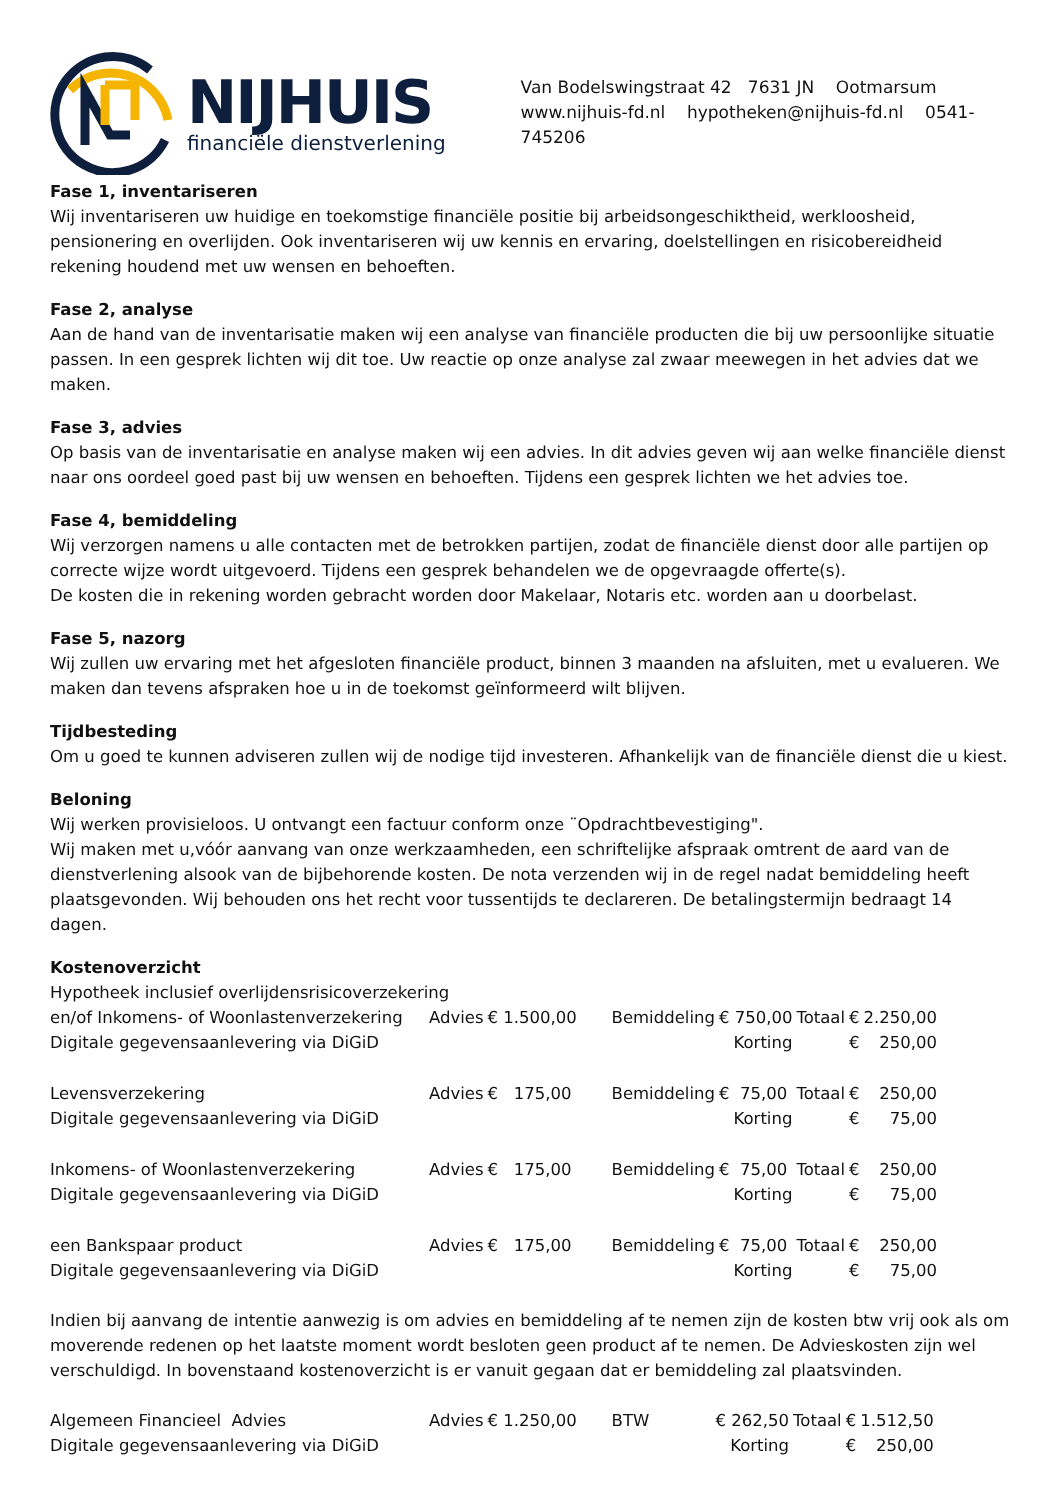NIJHUIS
financiële dienstverlening
Van Bodelswingstraat 42 7631 JN Ootmarsum
www.nijhuis-fd.nl hypotheken@nijhuis-fd.nl 0541-745206
Fase 1, inventariseren
Wij inventariseren uw huidige en toekomstige financiële positie bij arbeidsongeschiktheid, werkloosheid, pensionering en overlijden. Ook inventariseren wij uw kennis en ervaring, doelstellingen en risicobereidheid rekening houdend met uw wensen en behoeften.
Fase 2, analyse
Aan de hand van de inventarisatie maken wij een analyse van financiële producten die bij uw persoonlijke situatie passen. In een gesprek lichten wij dit toe. Uw reactie op onze analyse zal zwaar meewegen in het advies dat we maken.
Fase 3, advies
Op basis van de inventarisatie en analyse maken wij een advies. In dit advies geven wij aan welke financiële dienst naar ons oordeel goed past bij uw wensen en behoeften. Tijdens een gesprek lichten we het advies toe.
Fase 4, bemiddeling
Wij verzorgen namens u alle contacten met de betrokken partijen, zodat de financiële dienst door alle partijen op correcte wijze wordt uitgevoerd. Tijdens een gesprek behandelen we de opgevraagde offerte(s).
De kosten die in rekening worden gebracht worden door Makelaar, Notaris etc. worden aan u doorbelast.
Fase 5, nazorg
Wij zullen uw ervaring met het afgesloten financiële product, binnen 3 maanden na afsluiten, met u evalueren. We maken dan tevens afspraken hoe u in de toekomst geïnformeerd wilt blijven.
Tijdbesteding
Om u goed te kunnen adviseren zullen wij de nodige tijd investeren. Afhankelijk van de financiële dienst die u kiest.
Beloning
Wij werken provisieloos. U ontvangt een factuur conform onze ¨Opdrachtbevestiging".
Wij maken met u,vóór aanvang van onze werkzaamheden, een schriftelijke afspraak omtrent de aard van de dienstverlening alsook van de bijbehorende kosten. De nota verzenden wij in de regel nadat bemiddeling heeft plaatsgevonden. Wij behouden ons het recht voor tussentijds te declareren. De betalingstermijn bedraagt 14 dagen.
Kostenoverzicht
| Hypotheek inclusief overlijdensrisicoverzekering | | | | | | | |
| en/of Inkomens- of Woonlastenverzekering | Advies | € 1.500,00 | Bemiddeling | € 750,00 | Totaal | € | 2.250,00 |
| Digitale gegevensaanlevering via DiGiD | | | | Korting | | € | 250,00 |
| Levensverzekering | Advies | € 175,00 | Bemiddeling | € 75,00 | Totaal | € | 250,00 |
| Digitale gegevensaanlevering via DiGiD | | | | Korting | | € | 75,00 |
| Inkomens- of Woonlastenverzekering | Advies | € 175,00 | Bemiddeling | € 75,00 | Totaal | € | 250,00 |
| Digitale gegevensaanlevering via DiGiD | | | | Korting | | € | 75,00 |
| een Bankspaar product | Advies | € 175,00 | Bemiddeling | € 75,00 | Totaal | € | 250,00 |
| Digitale gegevensaanlevering via DiGiD | | | | Korting | | € | 75,00 |
Indien bij aanvang de intentie aanwezig is om advies en bemiddeling af te nemen zijn de kosten btw vrij ook als om moverende redenen op het laatste moment wordt besloten geen product af te nemen. De Advieskosten zijn wel verschuldigd. In bovenstaand kostenoverzicht is er vanuit gegaan dat er bemiddeling zal plaatsvinden.
| Algemeen Financieel Advies | Advies | € 1.250,00 | BTW | € 262,50 | Totaal | € | 1.512,50 |
| Digitale gegevensaanlevering via DiGiD | | | | Korting | | € | 250,00 |